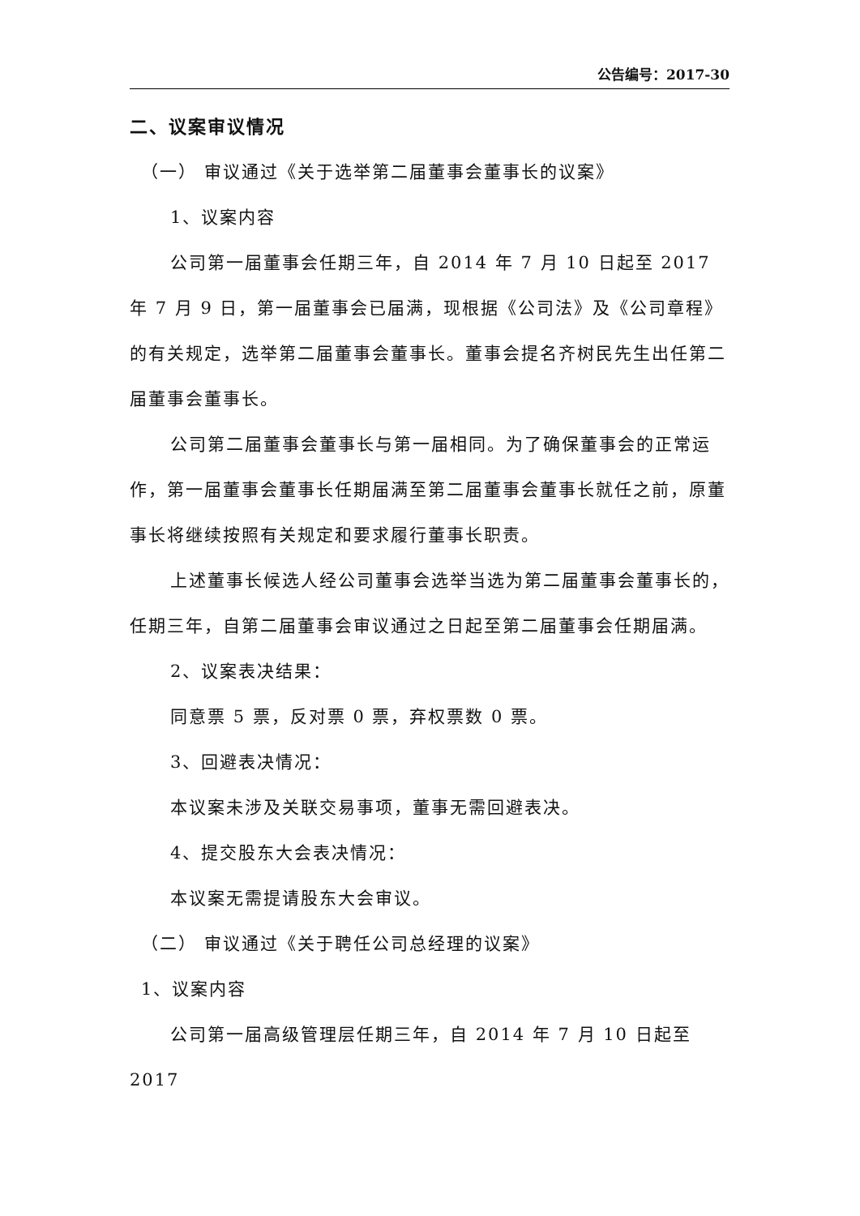公告编号：2017-30
二、议案审议情况
（一） 审议通过《关于选举第二届董事会董事长的议案》
1、议案内容
公司第一届董事会任期三年，自 2014 年 7 月 10 日起至 2017 年 7 月 9 日，第一届董事会已届满，现根据《公司法》及《公司章程》的有关规定，选举第二届董事会董事长。董事会提名齐树民先生出任第二届董事会董事长。
公司第二届董事会董事长与第一届相同。为了确保董事会的正常运作，第一届董事会董事长任期届满至第二届董事会董事长就任之前，原董事长将继续按照有关规定和要求履行董事长职责。
上述董事长候选人经公司董事会选举当选为第二届董事会董事长的，任期三年，自第二届董事会审议通过之日起至第二届董事会任期届满。
2、议案表决结果：
同意票 5 票，反对票 0 票，弃权票数 0 票。
3、回避表决情况：
本议案未涉及关联交易事项，董事无需回避表决。
4、提交股东大会表决情况：
本议案无需提请股东大会审议。
（二） 审议通过《关于聘任公司总经理的议案》
1、议案内容
公司第一届高级管理层任期三年，自 2014 年 7 月 10 日起至 2017